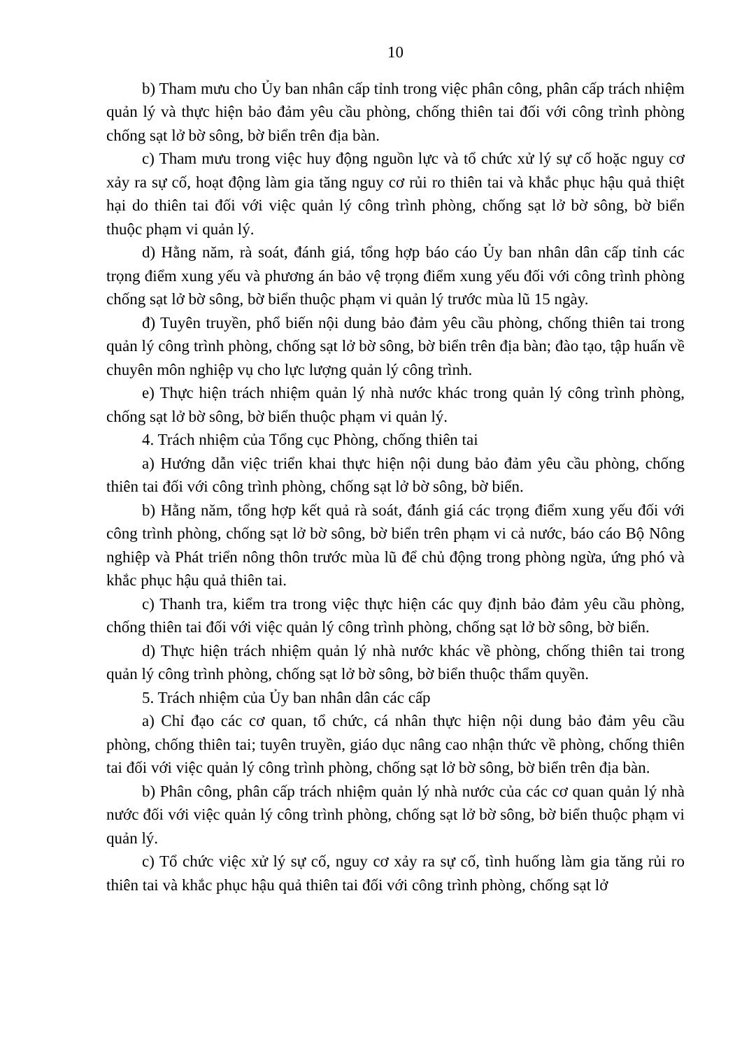10
b) Tham mưu cho Ủy ban nhân cấp tỉnh trong việc phân công, phân cấp trách nhiệm quản lý và thực hiện bảo đảm yêu cầu phòng, chống thiên tai đối với công trình phòng chống sạt lở bờ sông, bờ biển trên địa bàn.
c) Tham mưu trong việc huy động nguồn lực và tổ chức xử lý sự cố hoặc nguy cơ xảy ra sự cố, hoạt động làm gia tăng nguy cơ rủi ro thiên tai và khắc phục hậu quả thiệt hại do thiên tai đối với việc quản lý công trình phòng, chống sạt lở bờ sông, bờ biển thuộc phạm vi quản lý.
d) Hằng năm, rà soát, đánh giá, tổng hợp báo cáo Ủy ban nhân dân cấp tỉnh các trọng điểm xung yếu và phương án bảo vệ trọng điểm xung yếu đối với công trình phòng chống sạt lở bờ sông, bờ biển thuộc phạm vi quản lý trước mùa lũ 15 ngày.
đ) Tuyên truyền, phổ biến nội dung bảo đảm yêu cầu phòng, chống thiên tai trong quản lý công trình phòng, chống sạt lở bờ sông, bờ biển trên địa bàn; đào tạo, tập huấn về chuyên môn nghiệp vụ cho lực lượng quản lý công trình.
e) Thực hiện trách nhiệm quản lý nhà nước khác trong quản lý công trình phòng, chống sạt lở bờ sông, bờ biển thuộc phạm vi quản lý.
4. Trách nhiệm của Tổng cục Phòng, chống thiên tai
a) Hướng dẫn việc triển khai thực hiện nội dung bảo đảm yêu cầu phòng, chống thiên tai đối với công trình phòng, chống sạt lở bờ sông, bờ biển.
b) Hằng năm, tổng hợp kết quả rà soát, đánh giá các trọng điểm xung yếu đối với công trình phòng, chống sạt lở bờ sông, bờ biển trên phạm vi cả nước, báo cáo Bộ Nông nghiệp và Phát triển nông thôn trước mùa lũ để chủ động trong phòng ngừa, ứng phó và khắc phục hậu quả thiên tai.
c) Thanh tra, kiểm tra trong việc thực hiện các quy định bảo đảm yêu cầu phòng, chống thiên tai đối với việc quản lý công trình phòng, chống sạt lở bờ sông, bờ biển.
d) Thực hiện trách nhiệm quản lý nhà nước khác về phòng, chống thiên tai trong quản lý công trình phòng, chống sạt lở bờ sông, bờ biển thuộc thẩm quyền.
5. Trách nhiệm của Ủy ban nhân dân các cấp
a) Chỉ đạo các cơ quan, tổ chức, cá nhân thực hiện nội dung bảo đảm yêu cầu phòng, chống thiên tai; tuyên truyền, giáo dục nâng cao nhận thức về phòng, chống thiên tai đối với việc quản lý công trình phòng, chống sạt lở bờ sông, bờ biển trên địa bàn.
b) Phân công, phân cấp trách nhiệm quản lý nhà nước của các cơ quan quản lý nhà nước đối với việc quản lý công trình phòng, chống sạt lở bờ sông, bờ biển thuộc phạm vi quản lý.
c) Tổ chức việc xử lý sự cố, nguy cơ xảy ra sự cố, tình huống làm gia tăng rủi ro thiên tai và khắc phục hậu quả thiên tai đối với công trình phòng, chống sạt lở